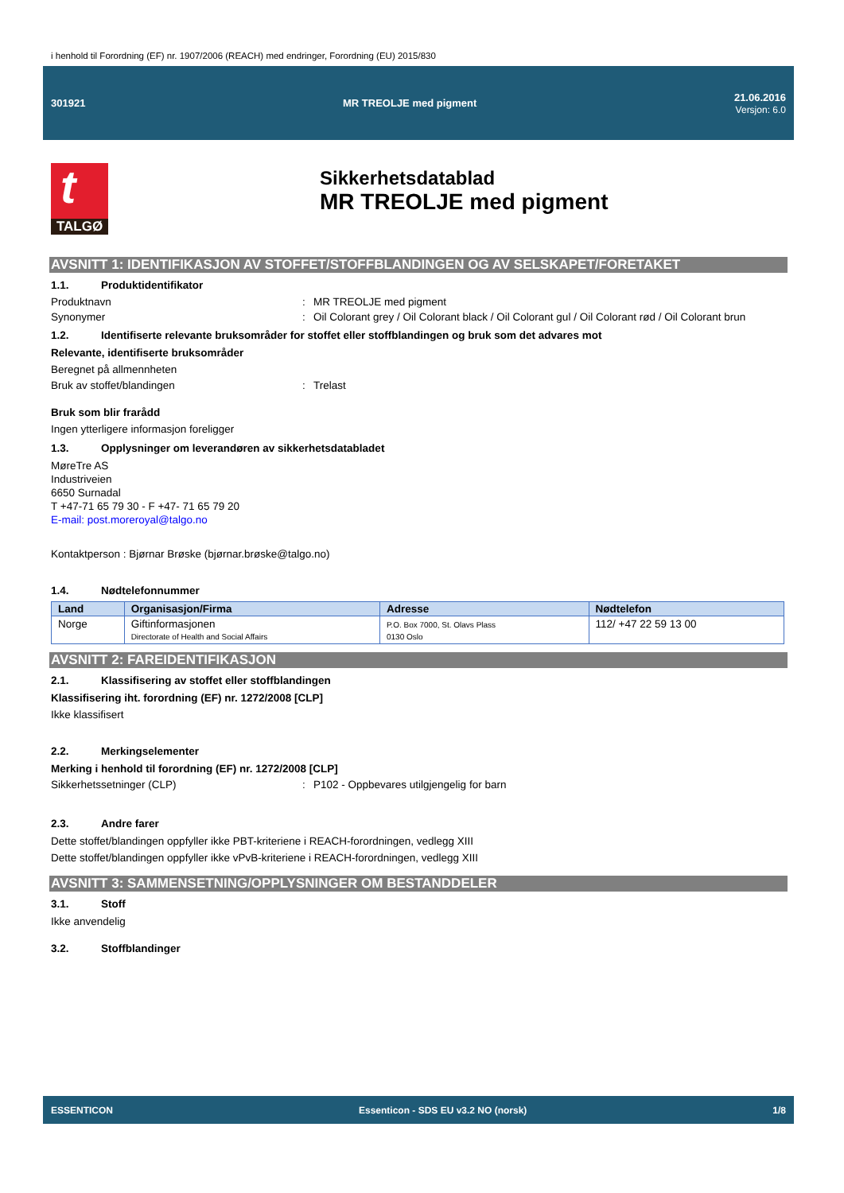i henhold til Forordning (EF) nr. 1907/2006 (REACH) med endringer, Forordning (EU) 2015/830
301921 MR TREOLJE med pigment
21.06.2016
Versjon: 6.0
t
TALGØ
Sikkerhetsdatablad
MR TREOLJE med pigment
AVSNITT 1: IDENTIFIKASJON AV STOFFET/STOFFBLANDINGEN OG AV SELSKAPET/FORETAKET
1.1. Produktidentifikator
Produktnavn : MR TREOLJE med pigment
Synonymer : Oil Colorant grey / Oil Colorant black / Oil Colorant gul / Oil Colorant rød / Oil Colorant brun
1.2. Identifiserte relevante bruksområder for stoffet eller stoffblandingen og bruk som det advares mot
Relevante, identifiserte bruksområder
Beregnet på allmennheten
Bruk av stoffet/blandingen : Trelast
Bruk som blir frarådd
Ingen ytterligere informasjon foreligger
1.3. Opplysninger om leverandøren av sikkerhetsdatabladet
MøreTre AS
Industriveien
6650 Surnadal
T +47-71 65 79 30 - F +47- 71 65 79 20
E-mail: post.moreroyal@talgo.no
Kontaktperson : Bjørnar Brøske (bjørnar.brøske@talgo.no)
1.4. Nødtelefonnummer
| Land | Organisasjon/Firma | Adresse | Nødtelefon |
| --- | --- | --- | --- |
| Norge | Giftinformasjonen Directorate of Health and Social Affairs | P.O. Box 7000, St. Olavs Plass 0130 Oslo | 112/ +47 22 59 13 00 |
AVSNITT 2: FAREIDENTIFIKASJON
2.1. Klassifisering av stoffet eller stoffblandingen
Klassifisering iht. forordning (EF) nr. 1272/2008 [CLP]
Ikke klassifisert
2.2. Merkingselementer
Merking i henhold til forordning (EF) nr. 1272/2008 [CLP]
Sikkerhetssetninger (CLP) : P102 - Oppbevares utilgjengelig for barn
2.3. Andre farer
Dette stoffet/blandingen oppfyller ikke PBT-kriteriene i REACH-forordningen, vedlegg XIII
Dette stoffet/blandingen oppfyller ikke vPvB-kriteriene i REACH-forordningen, vedlegg XIII
AVSNITT 3: SAMMENSETNING/OPPLYSNINGER OM BESTANDDELER
3.1. Stoff
Ikke anvendelig
3.2. Stoffblandinger
ESSENTICON
Essenticon - SDS EU v3.2 NO (norsk)
1/8